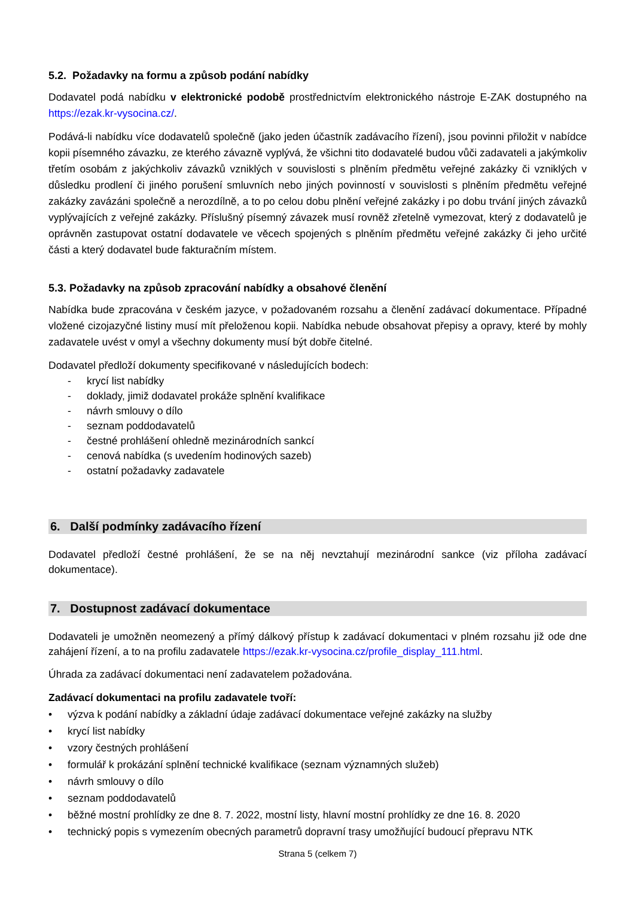5.2. Požadavky na formu a způsob podání nabídky
Dodavatel podá nabídku v elektronické podobě prostřednictvím elektronického nástroje E-ZAK dostupného na https://ezak.kr-vysocina.cz/.
Podává-li nabídku více dodavatelů společně (jako jeden účastník zadávacího řízení), jsou povinni přiložit v nabídce kopii písemného závazku, ze kterého závazně vyplývá, že všichni tito dodavatelé budou vůči zadavateli a jakýmkoliv třetím osobám z jakýchkoliv závazků vzniklých v souvislosti s plněním předmětu veřejné zakázky či vzniklých v důsledku prodlení či jiného porušení smluvních nebo jiných povinností v souvislosti s plněním předmětu veřejné zakázky zavázáni společně a nerozdílně, a to po celou dobu plnění veřejné zakázky i po dobu trvání jiných závazků vyplývajících z veřejné zakázky. Příslušný písemný závazek musí rovněž zřetelně vymezovat, který z dodavatelů je oprávněn zastupovat ostatní dodavatele ve věcech spojených s plněním předmětu veřejné zakázky či jeho určité části a který dodavatel bude fakturačním místem.
5.3. Požadavky na způsob zpracování nabídky a obsahové členění
Nabídka bude zpracována v českém jazyce, v požadovaném rozsahu a členění zadávací dokumentace. Případné vložené cizojazyčné listiny musí mít přeloženou kopii. Nabídka nebude obsahovat přepisy a opravy, které by mohly zadavatele uvést v omyl a všechny dokumenty musí být dobře čitelné.
Dodavatel předloží dokumenty specifikované v následujících bodech:
- krycí list nabídky
- doklady, jimiž dodavatel prokáže splnění kvalifikace
- návrh smlouvy o dílo
- seznam poddodavatelů
- čestné prohlášení ohledně mezinárodních sankcí
- cenová nabídka (s uvedením hodinových sazeb)
- ostatní požadavky zadavatele
6. Další podmínky zadávacího řízení
Dodavatel předloží čestné prohlášení, že se na něj nevztahují mezinárodní sankce (viz příloha zadávací dokumentace).
7. Dostupnost zadávací dokumentace
Dodavateli je umožněn neomezený a přímý dálkový přístup k zadávací dokumentaci v plném rozsahu již ode dne zahájení řízení, a to na profilu zadavatele https://ezak.kr-vysocina.cz/profile_display_111.html.
Úhrada za zadávací dokumentaci není zadavatelem požadována.
Zadávací dokumentaci na profilu zadavatele tvoří:
• výzva k podání nabídky a základní údaje zadávací dokumentace veřejné zakázky na služby
• krycí list nabídky
• vzory čestných prohlášení
• formulář k prokázání splnění technické kvalifikace (seznam významných služeb)
• návrh smlouvy o dílo
• seznam poddodavatelů
• běžné mostní prohlídky ze dne 8. 7. 2022, mostní listy, hlavní mostní prohlídky ze dne 16. 8. 2020
• technický popis s vymezením obecných parametrů dopravní trasy umožňující budoucí přepravu NTK
Strana 5 (celkem 7)